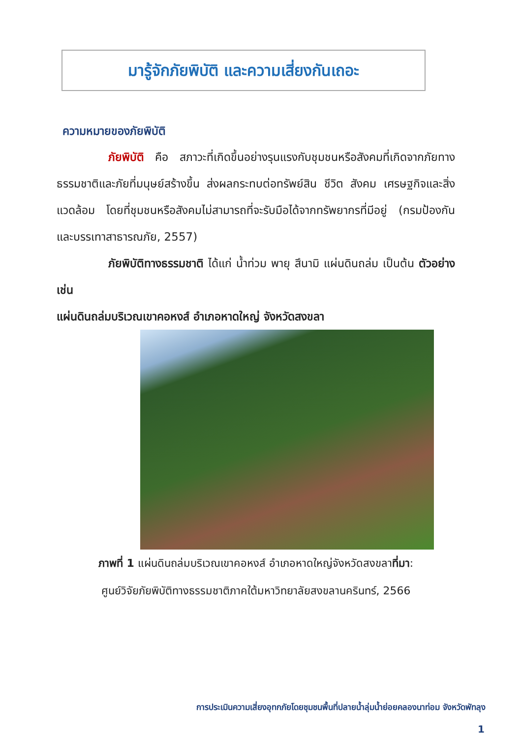มารู้จักภัยพิบัติ และความเสี่ยงกันเถอะ
ความหมายของภัยพิบัติ
ภัยพิบัติ คือ สภาวะที่เกิดขึ้นอย่างรุนแรงกับชุมชนหรือสังคมที่เกิดจากภัยทางธรรมชาติและภัยที่มนุษย์สร้างขึ้น ส่งผลกระทบต่อทรัพย์สิน ชีวิต สังคม เศรษฐกิจและสิ่งแวดล้อม โดยที่ชุมชนหรือสังคมไม่สามารถที่จะรับมือได้จากทรัพยากรที่มีอยู่ (กรมป้องกันและบรรเทาสาธารณภัย, 2557)
ภัยพิบัติทางธรรมชาติ ได้แก่ น้ำท่วม พายุ สึนามิ แผ่นดินถล่ม เป็นต้น ตัวอย่าง เช่น
แผ่นดินถล่มบริเวณเขาคอหงส์ อำเภอหาดใหญ่ จังหวัดสงขลา
ภาพที่ 1 แผ่นดินถล่มบริเวณเขาคอหงส์ อำเภอหาดใหญ่จังหวัดสงขลาที่มา:
ศูนย์วิจัยภัยพิบัติทางธรรมชาติภาคใต้มหาวิทยาลัยสงขลานครินทร์, 2566
การประเมินความเสี่ยงอุทกภัยโดยชุมชนพื้นที่ปลายน้ำลุ่มน้ำย่อยคลองนาท่อม จังหวัดพัทลุง
1